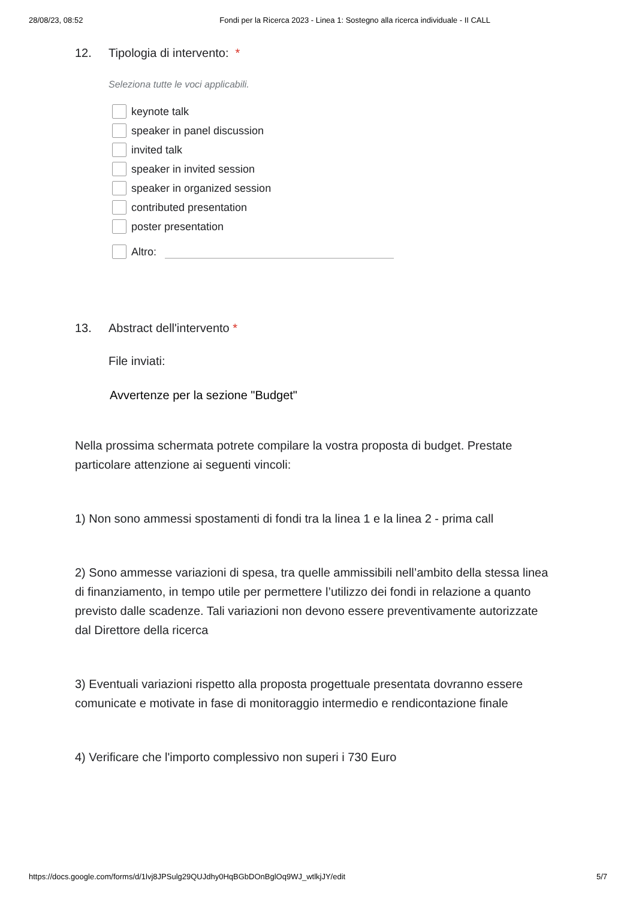28/08/23, 08:52 Fondi per la Ricerca 2023 - Linea 1: Sostegno alla ricerca individuale - II CALL
12. Tipologia di intervento: *
Seleziona tutte le voci applicabili.
keynote talk
speaker in panel discussion
invited talk
speaker in invited session
speaker in organized session
contributed presentation
poster presentation
Altro:
13. Abstract dell'intervento *
File inviati:
Avvertenze per la sezione "Budget"
Nella prossima schermata potrete compilare la vostra proposta di budget. Prestate particolare attenzione ai seguenti vincoli:
1) Non sono ammessi spostamenti di fondi tra la linea 1 e la linea 2 - prima call
2) Sono ammesse variazioni di spesa, tra quelle ammissibili nell’ambito della stessa linea di finanziamento, in tempo utile per permettere l’utilizzo dei fondi in relazione a quanto previsto dalle scadenze. Tali variazioni non devono essere preventivamente autorizzate dal Direttore della ricerca
3) Eventuali variazioni rispetto alla proposta progettuale presentata dovranno essere comunicate e motivate in fase di monitoraggio intermedio e rendicontazione finale
4) Verificare che l'importo complessivo non superi i 730 Euro
https://docs.google.com/forms/d/1lvj8JPSulg29QUJdhy0HqBGbDOnBglOq9WJ_wtlkjJY/edit 5/7